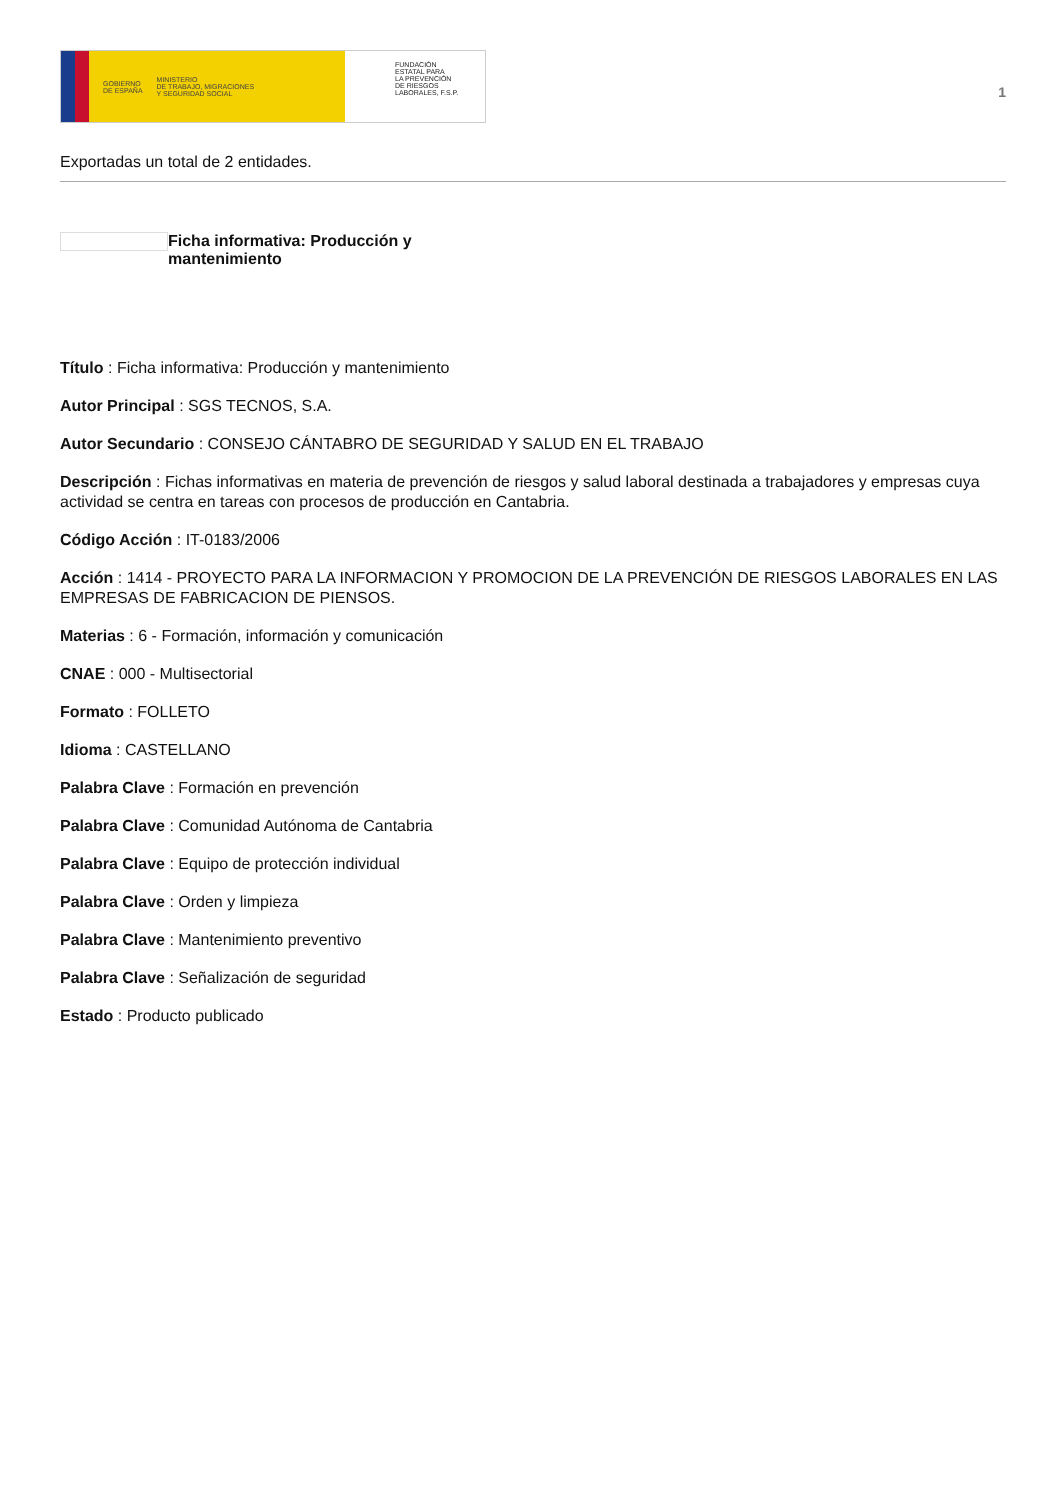GOBIERNO
DE ESPAÑA MINISTERIO
DE TRABAJO, MIGRACIONES
Y SEGURIDAD SOCIAL
FUNDACIÓN
ESTATAL PARA
LA PREVENCIÓN
DE RIESGOS
LABORALES, F.S.P.
1
Exportadas un total de 2 entidades.
Ficha informativa: Producción y mantenimiento
Título : Ficha informativa: Producción y mantenimiento
Autor Principal : SGS TECNOS, S.A.
Autor Secundario : CONSEJO CÁNTABRO DE SEGURIDAD Y SALUD EN EL TRABAJO
Descripción : Fichas informativas en materia de prevención de riesgos y salud laboral destinada a trabajadores y empresas cuya actividad se centra en tareas con procesos de producción en Cantabria.
Código Acción : IT-0183/2006
Acción : 1414 - PROYECTO PARA LA INFORMACION Y PROMOCION DE LA PREVENCIÓN DE RIESGOS LABORALES EN LAS EMPRESAS DE FABRICACION DE PIENSOS.
Materias : 6 - Formación, información y comunicación
CNAE : 000 - Multisectorial
Formato : FOLLETO
Idioma : CASTELLANO
Palabra Clave : Formación en prevención
Palabra Clave : Comunidad Autónoma de Cantabria
Palabra Clave : Equipo de protección individual
Palabra Clave : Orden y limpieza
Palabra Clave : Mantenimiento preventivo
Palabra Clave : Señalización de seguridad
Estado : Producto publicado